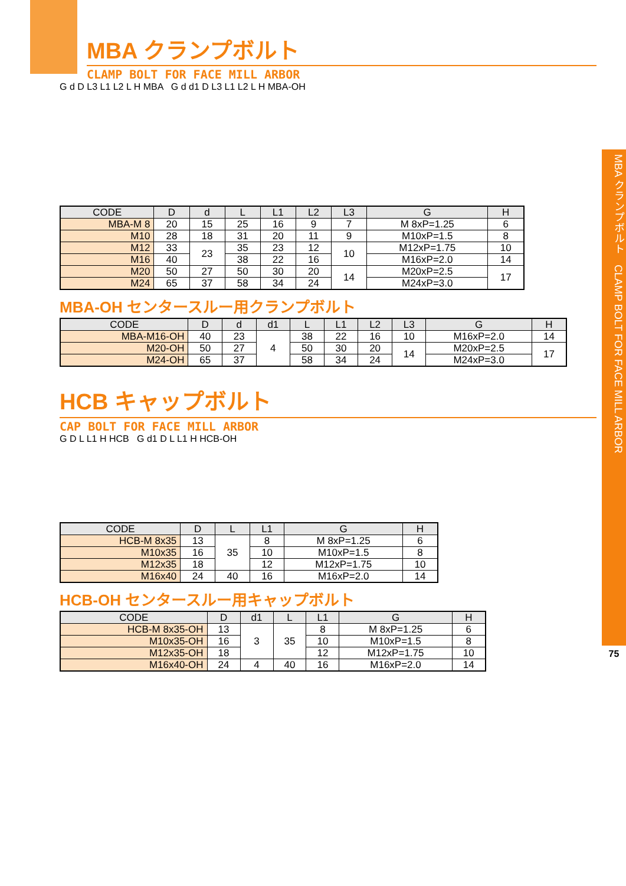MBA クランプボルト　CLAMP BOLT FOR FACE MILL ARBOR
75
MBA クランプボルト
CLAMP BOLT FOR FACE MILL ARBOR
G d D L3 L1 L2 L H MBA G d d1 D L3 L1 L2 L H MBA-OH
| CODE | D | d | L | L1 | L2 | L3 | G | H |
| --- | --- | --- | --- | --- | --- | --- | --- | --- |
| MBA-M 8 | 20 | 15 | 25 | 16 | 9 | 7 | M 8xP=1.25 | 6 |
| M10 | 28 | 18 | 31 | 20 | 11 | 9 | M10xP=1.5 | 8 |
| M12 | 33 | 23 | 35 | 23 | 12 | 10 | M12xP=1.75 | 10 |
| M16 | 40 | | 38 | 22 | 16 | | M16xP=2.0 | 14 |
| M20 | 50 | 27 | 50 | 30 | 20 | 14 | M20xP=2.5 | 17 |
| M24 | 65 | 37 | 58 | 34 | 24 | | M24xP=3.0 | |
MBA-OH センタースルー用クランプボルト
| CODE | D | d | d1 | L | L1 | L2 | L3 | G | H |
| --- | --- | --- | --- | --- | --- | --- | --- | --- | --- |
| MBA-M16-OH | 40 | 23 | 4 | 38 | 22 | 16 | 10 | M16xP=2.0 | 14 |
| M20-OH | 50 | 27 | | 50 | 30 | 20 | 14 | M20xP=2.5 | 17 |
| M24-OH | 65 | 37 | | 58 | 34 | 24 | | M24xP=3.0 | |
HCB キャップボルト
CAP BOLT FOR FACE MILL ARBOR
G D L L1 H HCB G d1 D L L1 H HCB-OH
| CODE | D | L | L1 | G | H |
| --- | --- | --- | --- | --- | --- |
| HCB-M 8x35 | 13 | 35 | 8 | M 8xP=1.25 | 6 |
| M10x35 | 16 | | 10 | M10xP=1.5 | 8 |
| M12x35 | 18 | | 12 | M12xP=1.75 | 10 |
| M16x40 | 24 | 40 | 16 | M16xP=2.0 | 14 |
HCB-OH センタースルー用キャップボルト
| CODE | D | d1 | L | L1 | G | H |
| --- | --- | --- | --- | --- | --- | --- |
| HCB-M 8x35-OH | 13 | 3 | 35 | 8 | M 8xP=1.25 | 6 |
| M10x35-OH | 16 | | | 10 | M10xP=1.5 | 8 |
| M12x35-OH | 18 | | | 12 | M12xP=1.75 | 10 |
| M16x40-OH | 24 | 4 | 40 | 16 | M16xP=2.0 | 14 |